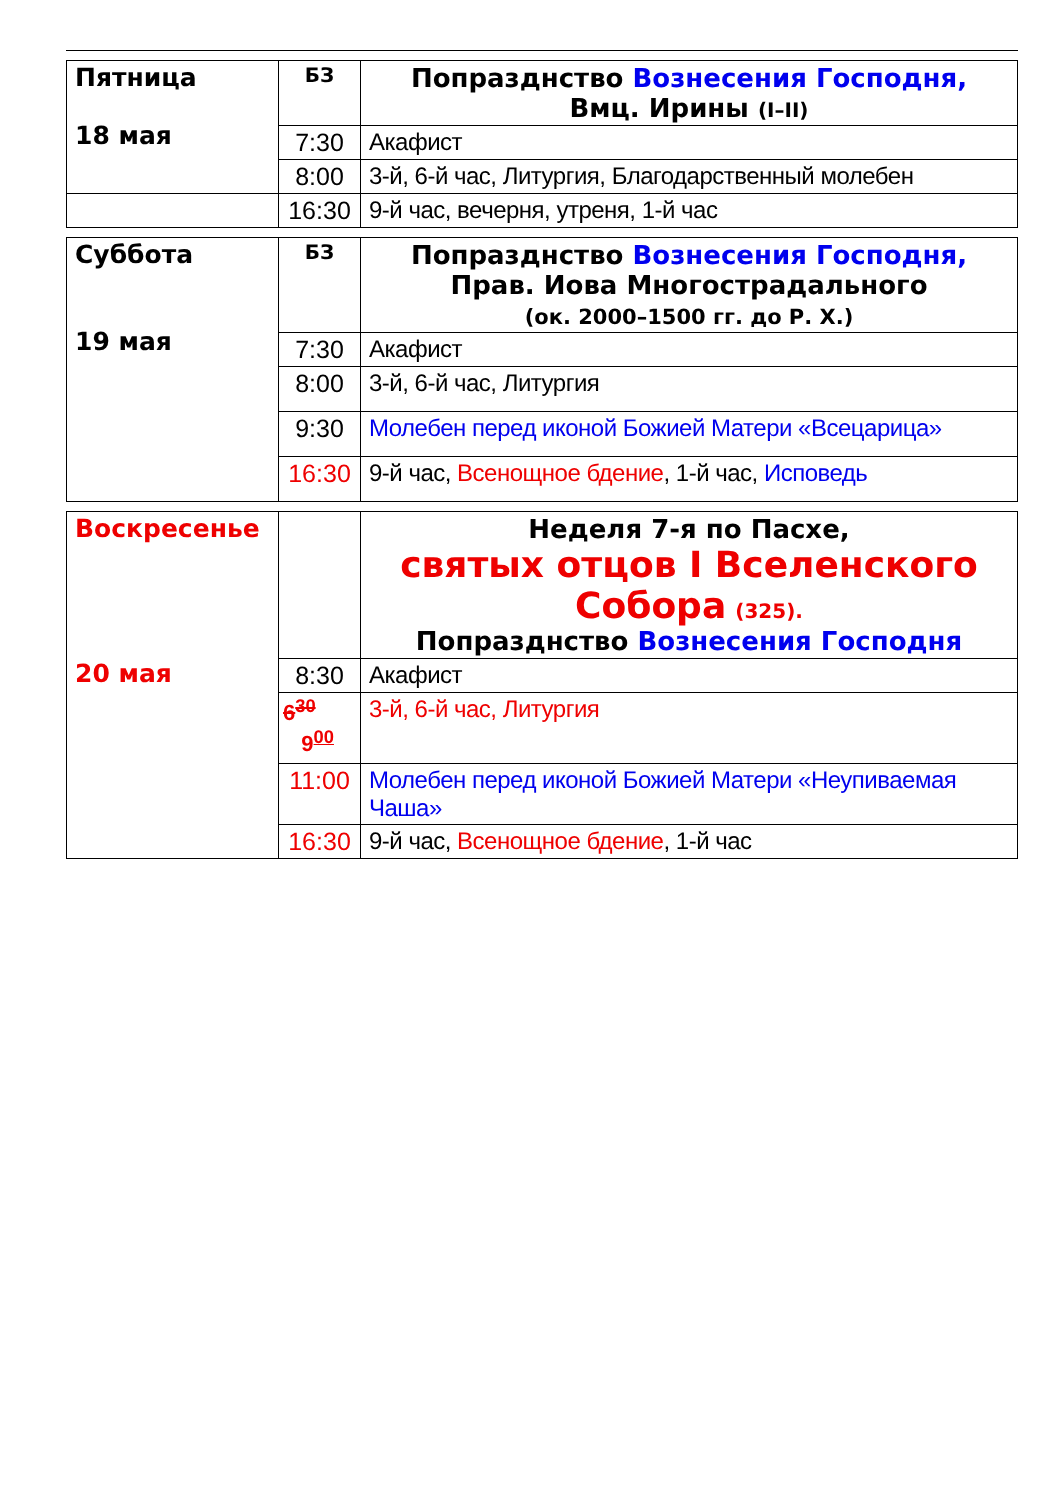| Пятница 18 мая | БЗ | Попразднство Вознесения Господня, Вмц. Ирины (I–II) |
| | 7:30 | Акафист |
| | 8:00 | 3-й, 6-й час, Литургия, Благодарственный молебен |
| | 16:30 | 9-й час, вечерня, утреня, 1-й час |
| Суббота 19 мая | БЗ | Попразднство Вознесения Господня, Прав. Иова Многострадального (ок. 2000–1500 гг. до Р. Х.) |
| | 7:30 | Акафист |
| | 8:00 | 3-й, 6-й час, Литургия |
| | 9:30 | Молебен перед иконой Божией Матери «Всецарица» |
| | 16:30 | 9-й час, Всенощное бдение , 1-й час, Исповедь |
| Воскресенье 20 мая | | Неделя 7-я по Пасхе, святых отцов I Вселенского Собора (325). Попразднство Вознесения Господня |
| | 8:30 | Акафист |
| | 6<sup>30</sup> 9<sup>00</sup> | 3-й, 6-й час, Литургия |
| | 11:00 | Молебен перед иконой Божией Матери «Неупиваемая Чаша» |
| | 16:30 | 9-й час, Всенощное бдение , 1-й час |